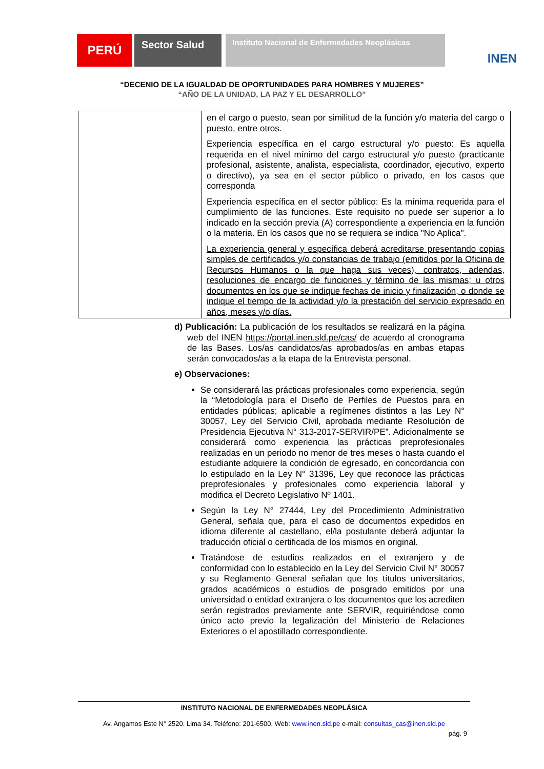PERÚ
Sector Salud
Instituto Nacional de Enfermedades Neoplásicas
INEN
“DECENIO DE LA IGUALDAD DE OPORTUNIDADES PARA HOMBRES Y MUJERES”
“AÑO DE LA UNIDAD, LA PAZ Y EL DESARROLLO”
| | en el cargo o puesto, sean por similitud de la función y/o materia del cargo o puesto, entre otros. Experiencia específica en el cargo estructural y/o puesto: Es aquella requerida en el nivel mínimo del cargo estructural y/o puesto (practicante profesional, asistente, analista, especialista, coordinador, ejecutivo, experto o directivo), ya sea en el sector público o privado, en los casos que corresponda Experiencia específica en el sector público: Es la mínima requerida para el cumplimiento de las funciones. Este requisito no puede ser superior a lo indicado en la sección previa (A) correspondiente a experiencia en la función o la materia. En los casos que no se requiera se indica "No Aplica". La experiencia general y específica deberá acreditarse presentando copias simples de certificados y/o constancias de trabajo (emitidos por la Oficina de Recursos Humanos o la que haga sus veces), contratos, adendas, resoluciones de encargo de funciones y término de las mismas; u otros documentos en los que se indique fechas de inicio y finalización, o donde se indique el tiempo de la actividad y/o la prestación del servicio expresado en años, meses y/o días. |
d) Publicación: La publicación de los resultados se realizará en la página web del INEN https://portal.inen.sld.pe/cas/ de acuerdo al cronograma de las Bases. Los/as candidatos/as aprobados/as en ambas etapas serán convocados/as a la etapa de la Entrevista personal.
e) Observaciones:
Se considerará las prácticas profesionales como experiencia, según la “Metodología para el Diseño de Perfiles de Puestos para en entidades públicas; aplicable a regímenes distintos a las Ley N° 30057, Ley del Servicio Civil, aprobada mediante Resolución de Presidencia Ejecutiva N° 313-2017-SERVIR/PE”. Adicionalmente se considerará como experiencia las prácticas preprofesionales realizadas en un periodo no menor de tres meses o hasta cuando el estudiante adquiere la condición de egresado, en concordancia con lo estipulado en la Ley N° 31396, Ley que reconoce las prácticas preprofesionales y profesionales como experiencia laboral y modifica el Decreto Legislativo Nº 1401.
Según la Ley N° 27444, Ley del Procedimiento Administrativo General, señala que, para el caso de documentos expedidos en idioma diferente al castellano, el/la postulante deberá adjuntar la traducción oficial o certificada de los mismos en original.
Tratándose de estudios realizados en el extranjero y de conformidad con lo establecido en la Ley del Servicio Civil N° 30057 y su Reglamento General señalan que los títulos universitarios, grados académicos o estudios de posgrado emitidos por una universidad o entidad extranjera o los documentos que los acrediten serán registrados previamente ante SERVIR, requiriéndose como único acto previo la legalización del Ministerio de Relaciones Exteriores o el apostillado correspondiente.
INSTITUTO NACIONAL DE ENFERMEDADES NEOPLÁSICA
Av. Angamos Este N° 2520. Lima 34. Teléfono: 201-6500. Web: www.inen.sld.pe e-mail: consultas_cas@inen.sld.pe
pág. 9